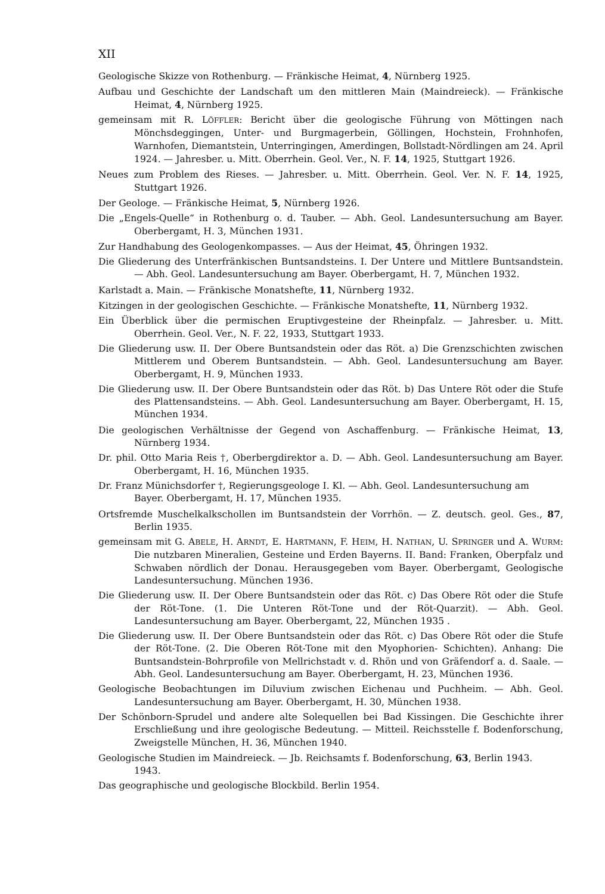XII
Geologische Skizze von Rothenburg. — Fränkische Heimat, 4, Nürnberg 1925.
Aufbau und Geschichte der Landschaft um den mittleren Main (Maindreieck). — Fränkische Heimat, 4, Nürnberg 1925.
gemeinsam mit R. LÖFFLER: Bericht über die geologische Führung von Möttingen nach Mönchsdeggingen, Unter- und Burgmagerbein, Göllingen, Hochstein, Frohnhofen, Warnhofen, Diemantstein, Unterringingen, Amerdingen, Bollstadt-Nördlingen am 24. April 1924. — Jahresber. u. Mitt. Oberrhein. Geol. Ver., N. F. 14, 1925, Stuttgart 1926.
Neues zum Problem des Rieses. — Jahresber. u. Mitt. Oberrhein. Geol. Ver. N. F. 14, 1925, Stuttgart 1926.
Der Geologe. — Fränkische Heimat, 5, Nürnberg 1926.
Die „Engels-Quelle“ in Rothenburg o. d. Tauber. — Abh. Geol. Landesuntersuchung am Bayer. Oberbergamt, H. 3, München 1931.
Zur Handhabung des Geologenkompasses. — Aus der Heimat, 45, Öhringen 1932.
Die Gliederung des Unterfränkischen Buntsandsteins. I. Der Untere und Mittlere Buntsandstein. — Abh. Geol. Landesuntersuchung am Bayer. Oberbergamt, H. 7, München 1932.
Karlstadt a. Main. — Fränkische Monatshefte, 11, Nürnberg 1932.
Kitzingen in der geologischen Geschichte. — Fränkische Monatshefte, 11, Nürnberg 1932.
Ein Überblick über die permischen Eruptivgesteine der Rheinpfalz. — Jahresber. u. Mitt. Oberrhein. Geol. Ver., N. F. 22, 1933, Stuttgart 1933.
Die Gliederung usw. II. Der Obere Buntsandstein oder das Röt. a) Die Grenzschichten zwischen Mittlerem und Oberem Buntsandstein. — Abh. Geol. Landesuntersuchung am Bayer. Oberbergamt, H. 9, München 1933.
Die Gliederung usw. II. Der Obere Buntsandstein oder das Röt. b) Das Untere Röt oder die Stufe des Plattensandsteins. — Abh. Geol. Landesuntersuchung am Bayer. Oberbergamt, H. 15, München 1934.
Die geologischen Verhältnisse der Gegend von Aschaffenburg. — Fränkische Heimat, 13, Nürnberg 1934.
Dr. phil. Otto Maria Reis †, Oberbergdirektor a. D. — Abh. Geol. Landesuntersuchung am Bayer. Oberbergamt, H. 16, München 1935.
Dr. Franz Münichsdorfer †, Regierungsgeologe I. Kl. — Abh. Geol. Landesuntersuchung am
Bayer. Oberbergamt, H. 17, München 1935.
Ortsfremde Muschelkalkschollen im Buntsandstein der Vorrhön. — Z. deutsch. geol. Ges., 87, Berlin 1935.
gemeinsam mit G. ABELE, H. ARNDT, E. HARTMANN, F. HEIM, H. NATHAN, U. SPRINGER und A. WURM: Die nutzbaren Mineralien, Gesteine und Erden Bayerns. II. Band: Franken, Oberpfalz und Schwaben nördlich der Donau. Herausgegeben vom Bayer. Oberbergamt, Geologische Landesuntersuchung. München 1936.
Die Gliederung usw. II. Der Obere Buntsandstein oder das Röt. c) Das Obere Röt oder die Stufe der Röt-Tone. (1. Die Unteren Röt-Tone und der Röt-Quarzit). — Abh. Geol. Landesuntersuchung am Bayer. Oberbergamt, 22, München 1935 .
Die Gliederung usw. II. Der Obere Buntsandstein oder das Röt. c) Das Obere Röt oder die Stufe der Röt-Tone. (2. Die Oberen Röt-Tone mit den Myophorien- Schichten). Anhang: Die Buntsandstein-Bohrprofile von Mellrichstadt v. d. Rhön und von Gräfendorf a. d. Saale. — Abh. Geol. Landesuntersuchung am Bayer. Oberbergamt, H. 23, München 1936.
Geologische Beobachtungen im Diluvium zwischen Eichenau und Puchheim. — Abh. Geol. Landesuntersuchung am Bayer. Oberbergamt, H. 30, München 1938.
Der Schönborn-Sprudel und andere alte Solequellen bei Bad Kissingen. Die Geschichte ihrer Erschließung und ihre geologische Bedeutung. — Mitteil. Reichsstelle f. Bodenforschung, Zweigstelle München, H. 36, München 1940.
Geologische Studien im Maindreieck. — Jb. Reichsamts f. Bodenforschung, 63, Berlin 1943.
1943.
Das geographische und geologische Blockbild. Berlin 1954.